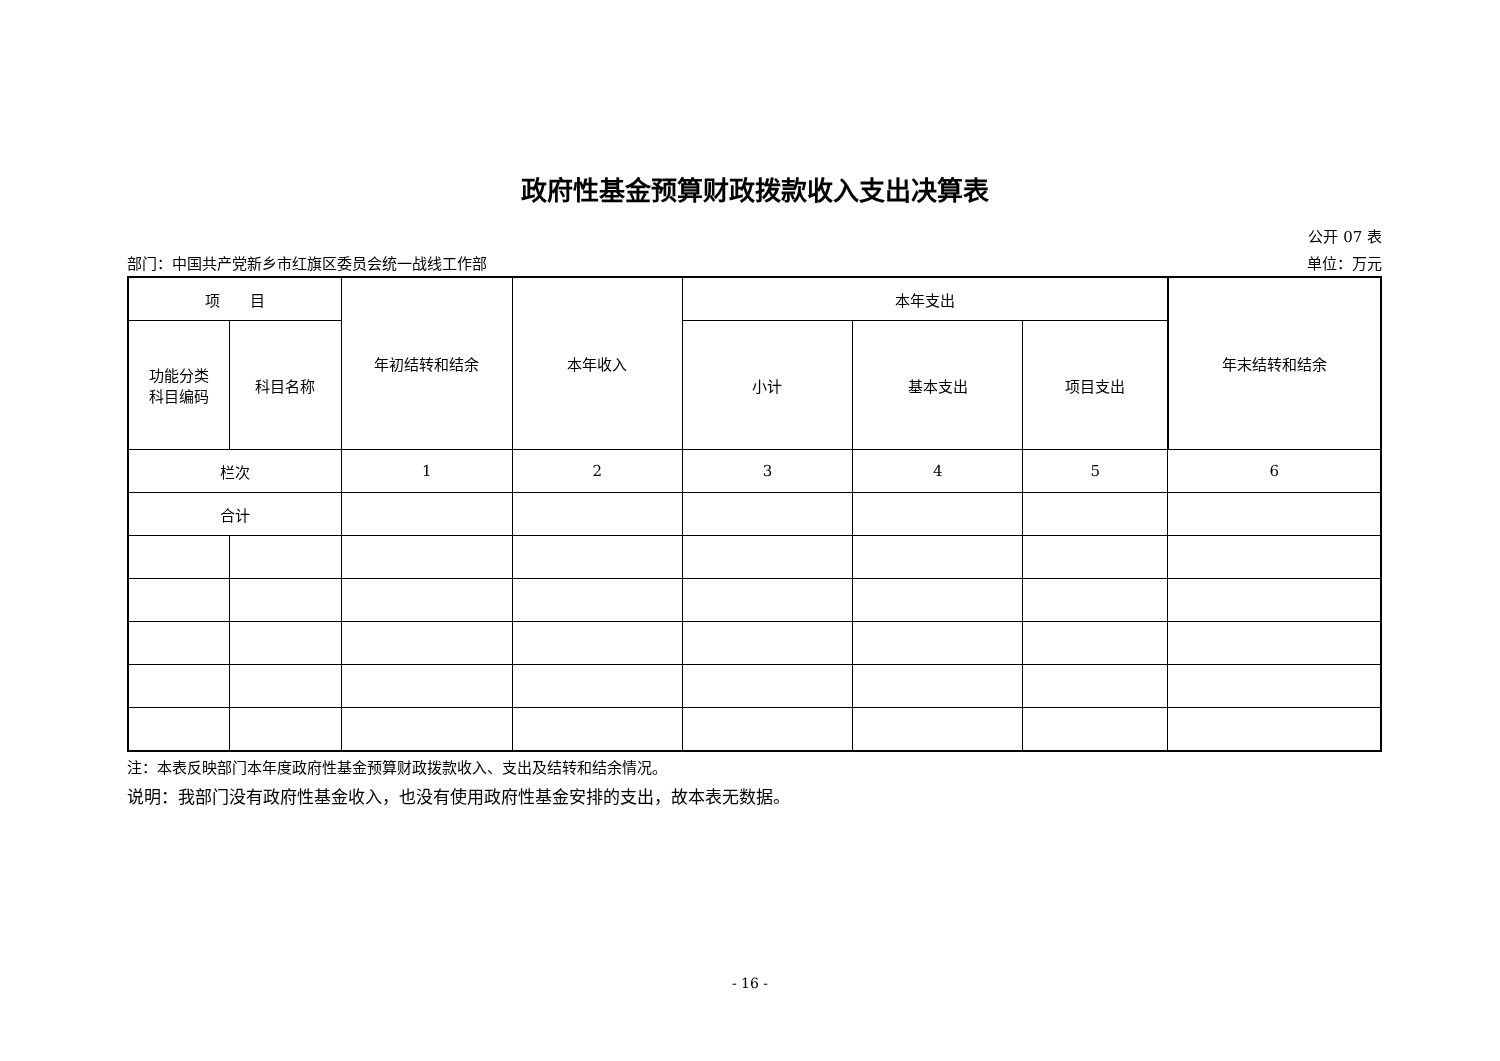政府性基金预算财政拨款收入支出决算表
公开 07 表
部门：中国共产党新乡市红旗区委员会统一战线工作部 单位：万元
| 项 目 | | 年初结转和结余 | 本年收入 | 本年支出 | | | 年末结转和结余 |
| --- | --- | --- | --- | --- | --- | --- | --- |
| 功能分类 科目编码 | 科目名称 | | | 小计 | 基本支出 | 项目支出 | |
| 栏次 | | 1 | 2 | 3 | 4 | 5 | 6 |
| 合计 | | | | | | | |
注：本表反映部门本年度政府性基金预算财政拨款收入、支出及结转和结余情况。
说明：我部门没有政府性基金收入，也没有使用政府性基金安排的支出，故本表无数据。
- 16 -